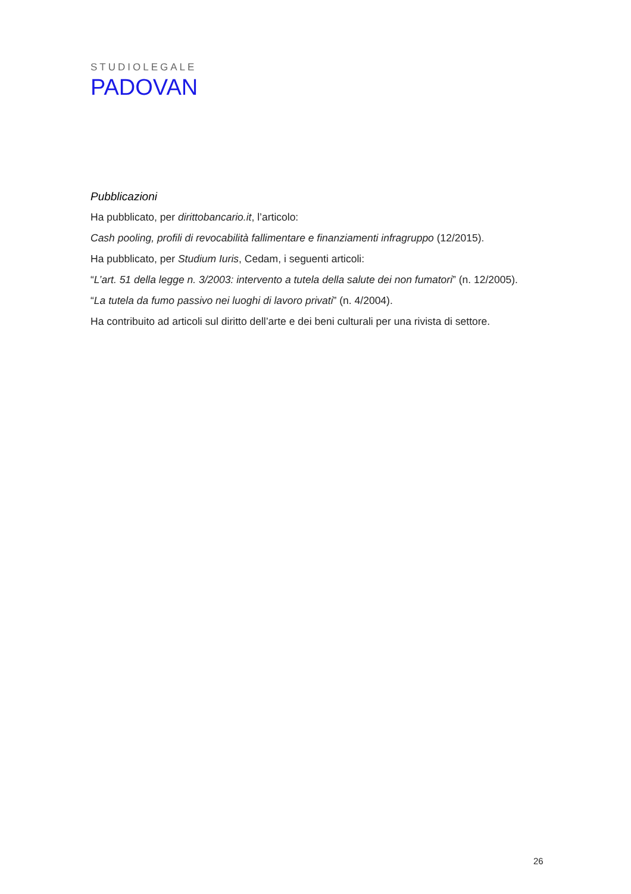STUDIOLEGALE
PADOVAN
Pubblicazioni
Ha pubblicato, per dirittobancario.it, l’articolo:
Cash pooling, profili di revocabilità fallimentare e finanziamenti infragruppo (12/2015).
Ha pubblicato, per Studium Iuris, Cedam, i seguenti articoli:
“L’art. 51 della legge n. 3/2003: intervento a tutela della salute dei non fumatori” (n. 12/2005).
“La tutela da fumo passivo nei luoghi di lavoro privati” (n. 4/2004).
Ha contribuito ad articoli sul diritto dell’arte e dei beni culturali per una rivista di settore.
26